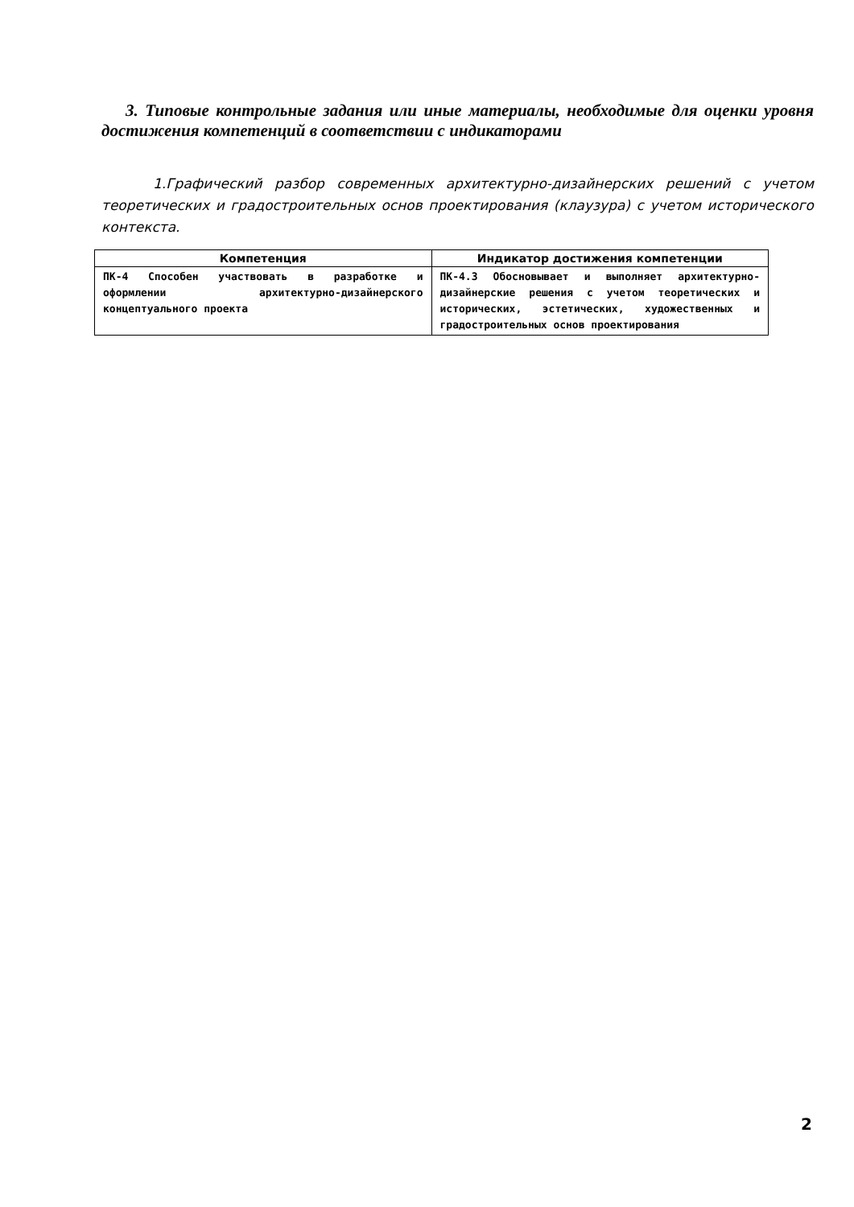3. Типовые контрольные задания или иные материалы, необходимые для оценки уровня достижения компетенций в соответствии с индикаторами
1.Графический разбор современных архитектурно-дизайнерских решений с учетом теоретических и градостроительных основ проектирования (клаузура) с учетом исторического контекста.
| Компетенция | Индикатор достижения компетенции |
| --- | --- |
| ПК-4 Способен участвовать в разработке и оформлении архитектурно-дизайнерского концептуального проекта | ПК-4.3 Обосновывает и выполняет архитектурно-дизайнерские решения с учетом теоретических и исторических, эстетических, художественных и градостроительных основ проектирования |
2